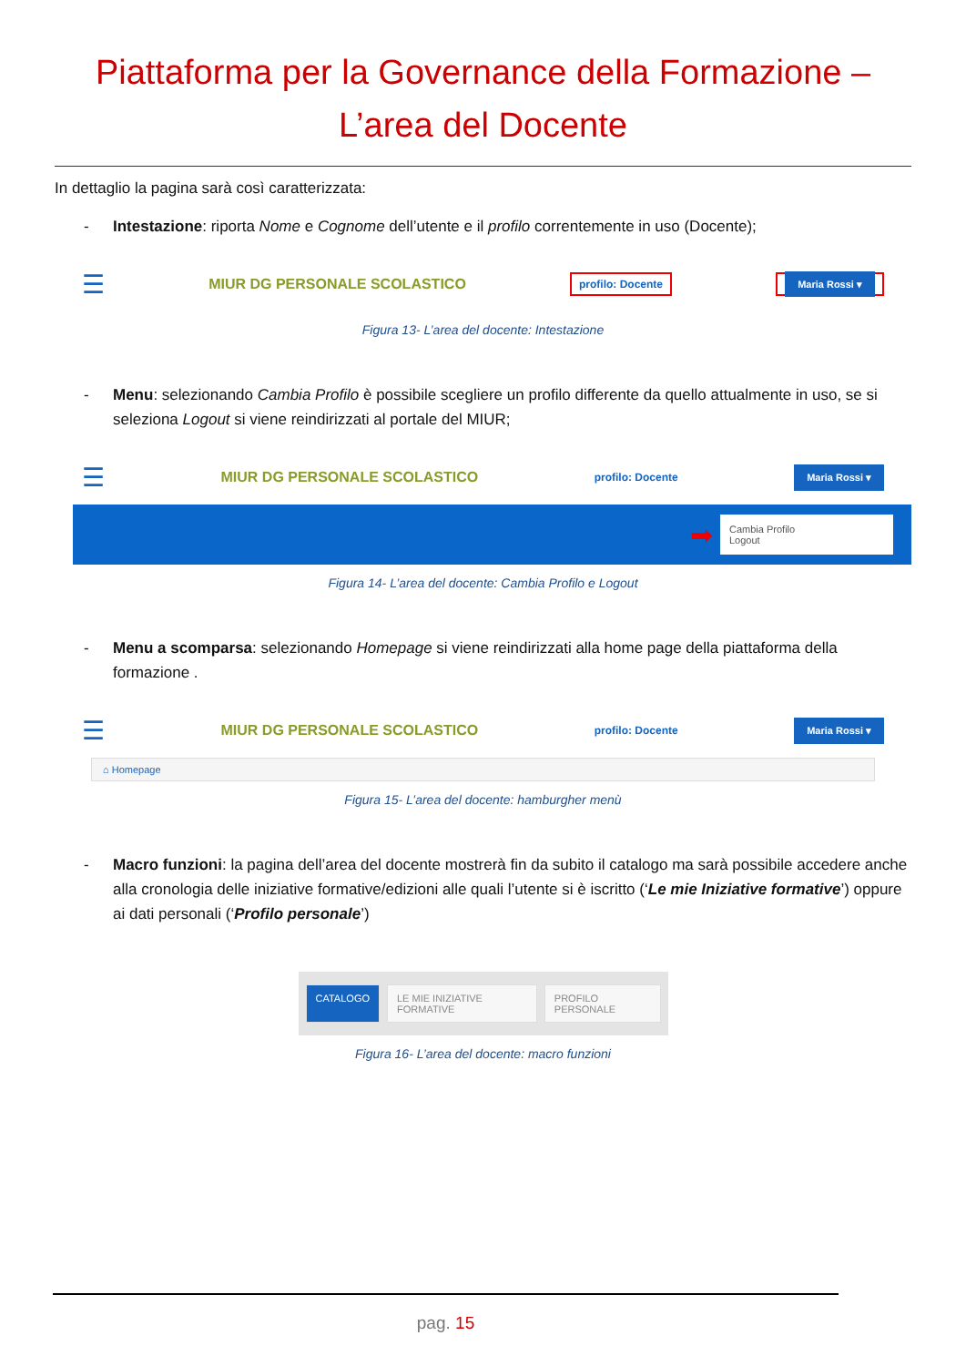Piattaforma per la Governance della Formazione –
L’area del Docente
In dettaglio la pagina sarà così caratterizzata:
- Intestazione: riporta Nome e Cognome dell’utente e il profilo correntemente in uso (Docente);
☰ MIUR DG PERSONALE SCOLASTICO profilo: Docente Maria Rossi ▾
Figura 13- L’area del docente: Intestazione
- Menu: selezionando Cambia Profilo è possibile scegliere un profilo differente da quello attualmente in uso, se si seleziona Logout si viene reindirizzati al portale del MIUR;
☰ MIUR DG PERSONALE SCOLASTICO profilo: Docente Maria Rossi ▾
➡
Cambia Profilo
Logout
Figura 14- L’area del docente: Cambia Profilo e Logout
- Menu a scomparsa: selezionando Homepage si viene reindirizzati alla home page della piattaforma della formazione .
☰ MIUR DG PERSONALE SCOLASTICO profilo: Docente Maria Rossi ▾
⌂ Homepage
Figura 15- L’area del docente: hamburgher menù
- Macro funzioni: la pagina dell’area del docente mostrerà fin da subito il catalogo ma sarà possibile accedere anche alla cronologia delle iniziative formative/edizioni alle quali l’utente si è iscritto (‘Le mie Iniziative formative’) oppure ai dati personali (‘Profilo personale’)
CATALOGO LE MIE INIZIATIVE FORMATIVE PROFILO PERSONALE
Figura 16- L’area del docente: macro funzioni
pag. 15